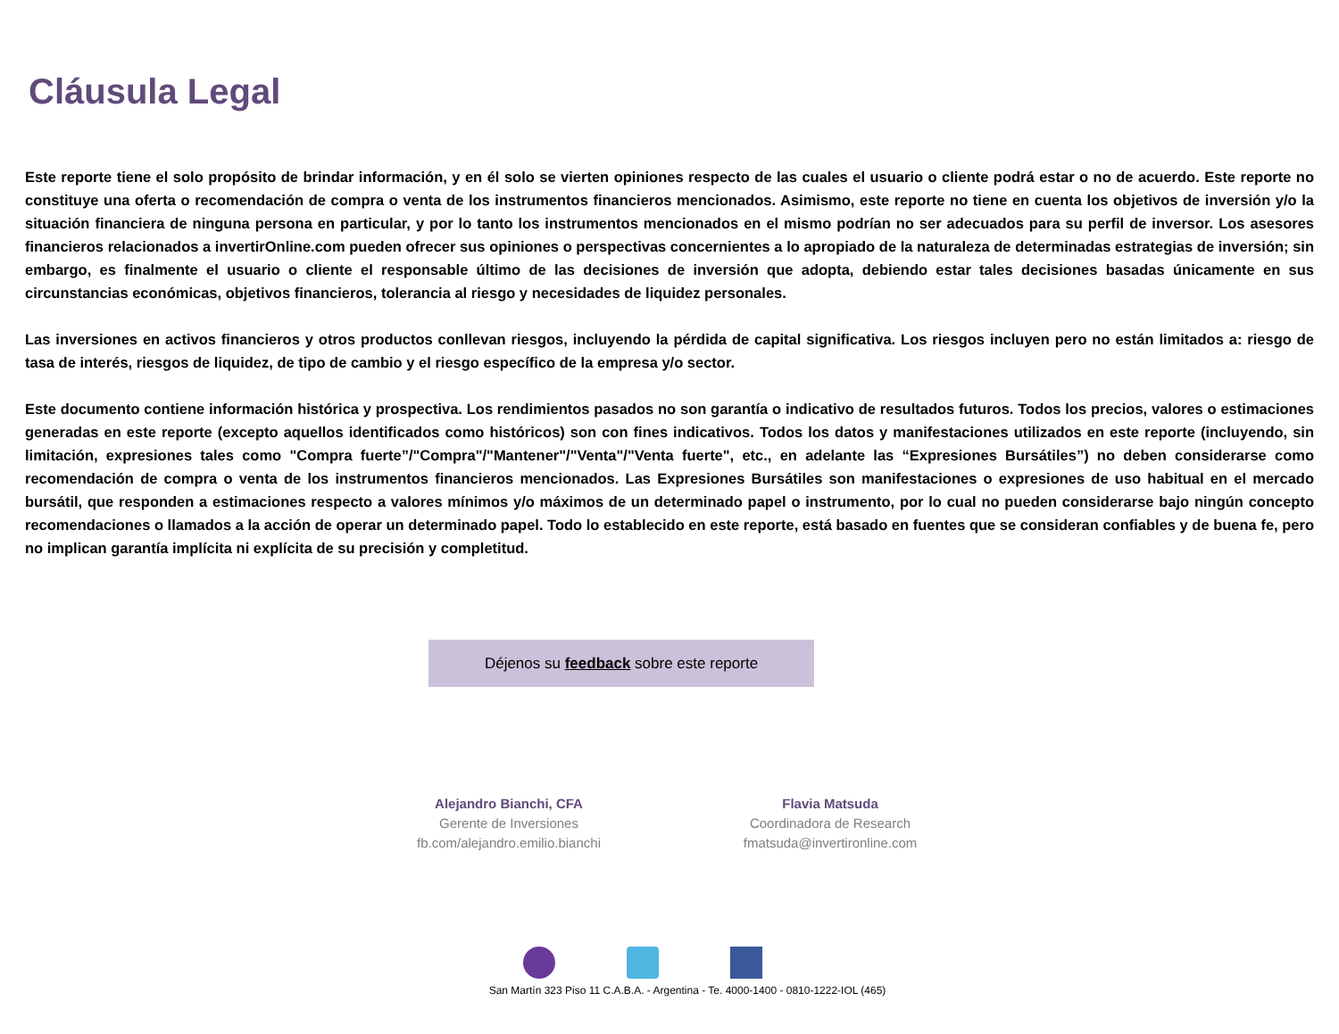Cláusula Legal
Este reporte tiene el solo propósito de brindar información, y en él solo se vierten opiniones respecto de las cuales el usuario o cliente podrá estar o no de acuerdo. Este reporte no constituye una oferta o recomendación de compra o venta de los instrumentos financieros mencionados. Asimismo, este reporte no tiene en cuenta los objetivos de inversión y/o la situación financiera de ninguna persona en particular, y por lo tanto los instrumentos mencionados en el mismo podrían no ser adecuados para su perfil de inversor. Los asesores financieros relacionados a invertirOnline.com pueden ofrecer sus opiniones o perspectivas concernientes a lo apropiado de la naturaleza de determinadas estrategias de inversión; sin embargo, es finalmente el usuario o cliente el responsable último de las decisiones de inversión que adopta, debiendo estar tales decisiones basadas únicamente en sus circunstancias económicas, objetivos financieros, tolerancia al riesgo y necesidades de liquidez personales.
Las inversiones en activos financieros y otros productos conllevan riesgos, incluyendo la pérdida de capital significativa. Los riesgos incluyen pero no están limitados a: riesgo de tasa de interés, riesgos de liquidez, de tipo de cambio y el riesgo específico de la empresa y/o sector.
Este documento contiene información histórica y prospectiva. Los rendimientos pasados no son garantía o indicativo de resultados futuros. Todos los precios, valores o estimaciones generadas en este reporte (excepto aquellos identificados como históricos) son con fines indicativos. Todos los datos y manifestaciones utilizados en este reporte (incluyendo, sin limitación, expresiones tales como "Compra fuerte”/"Compra"/"Mantener"/"Venta"/"Venta fuerte", etc., en adelante las “Expresiones Bursátiles”) no deben considerarse como recomendación de compra o venta de los instrumentos financieros mencionados. Las Expresiones Bursátiles son manifestaciones o expresiones de uso habitual en el mercado bursátil, que responden a estimaciones respecto a valores mínimos y/o máximos de un determinado papel o instrumento, por lo cual no pueden considerarse bajo ningún concepto recomendaciones o llamados a la acción de operar un determinado papel. Todo lo establecido en este reporte, está basado en fuentes que se consideran confiables y de buena fe, pero no implican garantía implícita ni explícita de su precisión y completitud.
Déjenos su feedback sobre este reporte
Alejandro Bianchi, CFA
Gerente de Inversiones
fb.com/alejandro.emilio.bianchi
Flavia Matsuda
Coordinadora de Research
fmatsuda@invertironline.com
San Martín 323 Piso 11 C.A.B.A. - Argentina - Te. 4000-1400 - 0810-1222-IOL (465)